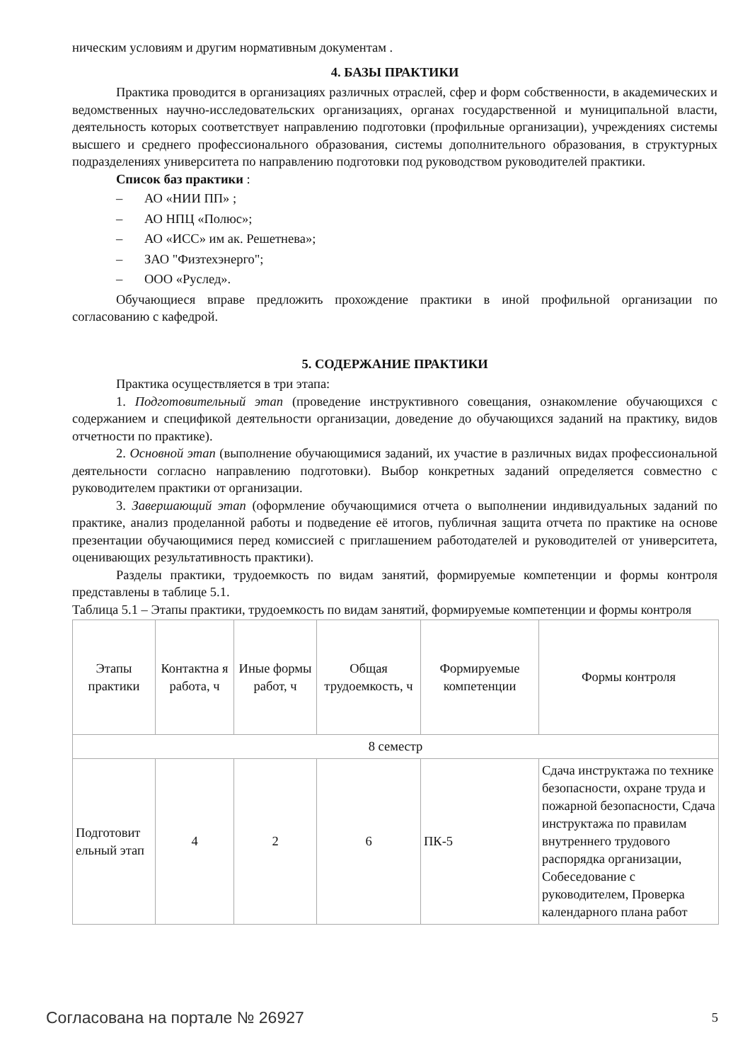ническим условиям и другим нормативным документам .
4. БАЗЫ ПРАКТИКИ
Практика проводится в организациях различных отраслей, сфер и форм собственности, в академических и ведомственных научно-исследовательских организациях, органах государственной и муниципальной власти, деятельность которых соответствует направлению подготовки (профильные организации), учреждениях системы высшего и среднего профессионального образования, системы дополнительного образования, в структурных подразделениях университета по направлению подготовки под руководством руководителей практики.
Список баз практики :
– АО «НИИ ПП» ;
– АО НПЦ «Полюс»;
– АО «ИСС» им ак. Решетнева»;
– ЗАО "Физтехэнерго";
– ООО «Руслед».
Обучающиеся вправе предложить прохождение практики в иной профильной организации по согласованию с кафедрой.
5. СОДЕРЖАНИЕ ПРАКТИКИ
Практика осуществляется в три этапа:
1. Подготовительный этап (проведение инструктивного совещания, ознакомление обучающихся с содержанием и спецификой деятельности организации, доведение до обучающихся заданий на практику, видов отчетности по практике).
2. Основной этап (выполнение обучающимися заданий, их участие в различных видах профессиональной деятельности согласно направлению подготовки). Выбор конкретных заданий определяется совместно с руководителем практики от организации.
3. Завершающий этап (оформление обучающимися отчета о выполнении индивидуальных заданий по практике, анализ проделанной работы и подведение её итогов, публичная защита отчета по практике на основе презентации обучающимися перед комиссией с приглашением работодателей и руководителей от университета, оценивающих результативность практики).
Разделы практики, трудоемкость по видам занятий, формируемые компетенции и формы контроля представлены в таблице 5.1.
Таблица 5.1 – Этапы практики, трудоемкость по видам занятий, формируемые компетенции и формы контроля
| Этапы практики | Контактна я работа, ч | Иные формы работ, ч | Общая трудоемкость, ч | Формируемые компетенции | Формы контроля |
| 8 семестр | | | | | |
| Подготовит ельный этап | 4 | 2 | 6 | ПК-5 | Сдача инструктажа по технике безопасности, охране труда и пожарной безопасности, Сдача инструктажа по правилам внутреннего трудового распорядка организации, Собеседование с руководителем, Проверка календарного плана работ |
Согласована на портале № 26927 5